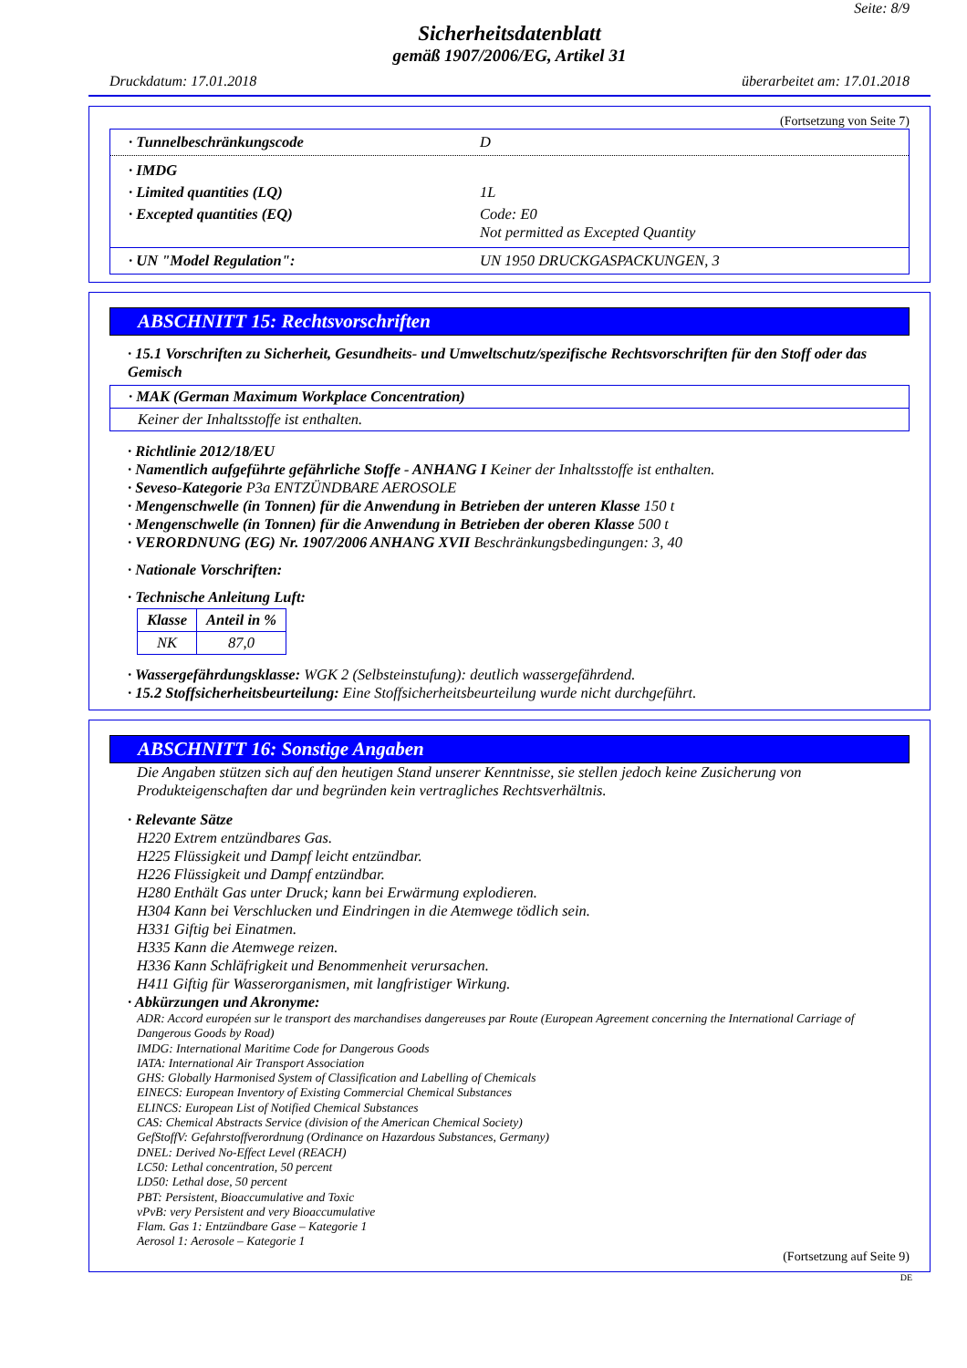Seite: 8/9
Sicherheitsdatenblatt
gemäß 1907/2006/EG, Artikel 31
Druckdatum: 17.01.2018 überarbeitet am: 17.01.2018
(Fortsetzung von Seite 7)
· Tunnelbeschränkungscode D
· IMDG
· Limited quantities (LQ) 1L
· Excepted quantities (EQ) Code: E0
Not permitted as Excepted Quantity
· UN "Model Regulation": UN 1950 DRUCKGASPACKUNGEN, 3
ABSCHNITT 15: Rechtsvorschriften
· 15.1 Vorschriften zu Sicherheit, Gesundheits- und Umweltschutz/spezifische Rechtsvorschriften für den Stoff oder das Gemisch
· MAK (German Maximum Workplace Concentration)
Keiner der Inhaltsstoffe ist enthalten.
· Richtlinie 2012/18/EU
· Namentlich aufgeführte gefährliche Stoffe - ANHANG I Keiner der Inhaltsstoffe ist enthalten.
· Seveso-Kategorie P3a ENTZÜNDBARE AEROSOLE
· Mengenschwelle (in Tonnen) für die Anwendung in Betrieben der unteren Klasse 150 t
· Mengenschwelle (in Tonnen) für die Anwendung in Betrieben der oberen Klasse 500 t
· VERORDNUNG (EG) Nr. 1907/2006 ANHANG XVII Beschränkungsbedingungen: 3, 40
· Nationale Vorschriften:
· Technische Anleitung Luft:
| Klasse | Anteil in % |
| --- | --- |
| NK | 87,0 |
· Wassergefährdungsklasse: WGK 2 (Selbsteinstufung): deutlich wassergefährdend.
· 15.2 Stoffsicherheitsbeurteilung: Eine Stoffsicherheitsbeurteilung wurde nicht durchgeführt.
ABSCHNITT 16: Sonstige Angaben
Die Angaben stützen sich auf den heutigen Stand unserer Kenntnisse, sie stellen jedoch keine Zusicherung von Produkteigenschaften dar und begründen kein vertragliches Rechtsverhältnis.
· Relevante Sätze
H220 Extrem entzündbares Gas.
H225 Flüssigkeit und Dampf leicht entzündbar.
H226 Flüssigkeit und Dampf entzündbar.
H280 Enthält Gas unter Druck; kann bei Erwärmung explodieren.
H304 Kann bei Verschlucken und Eindringen in die Atemwege tödlich sein.
H331 Giftig bei Einatmen.
H335 Kann die Atemwege reizen.
H336 Kann Schläfrigkeit und Benommenheit verursachen.
H411 Giftig für Wasserorganismen, mit langfristiger Wirkung.
· Abkürzungen und Akronyme:
ADR: Accord européen sur le transport des marchandises dangereuses par Route (European Agreement concerning the International Carriage of Dangerous Goods by Road)
IMDG: International Maritime Code for Dangerous Goods
IATA: International Air Transport Association
GHS: Globally Harmonised System of Classification and Labelling of Chemicals
EINECS: European Inventory of Existing Commercial Chemical Substances
ELINCS: European List of Notified Chemical Substances
CAS: Chemical Abstracts Service (division of the American Chemical Society)
GefStoffV: Gefahrstoffverordnung (Ordinance on Hazardous Substances, Germany)
DNEL: Derived No-Effect Level (REACH)
LC50: Lethal concentration, 50 percent
LD50: Lethal dose, 50 percent
PBT: Persistent, Bioaccumulative and Toxic
vPvB: very Persistent and very Bioaccumulative
Flam. Gas 1: Entzündbare Gase – Kategorie 1
Aerosol 1: Aerosole – Kategorie 1
(Fortsetzung auf Seite 9)
DE